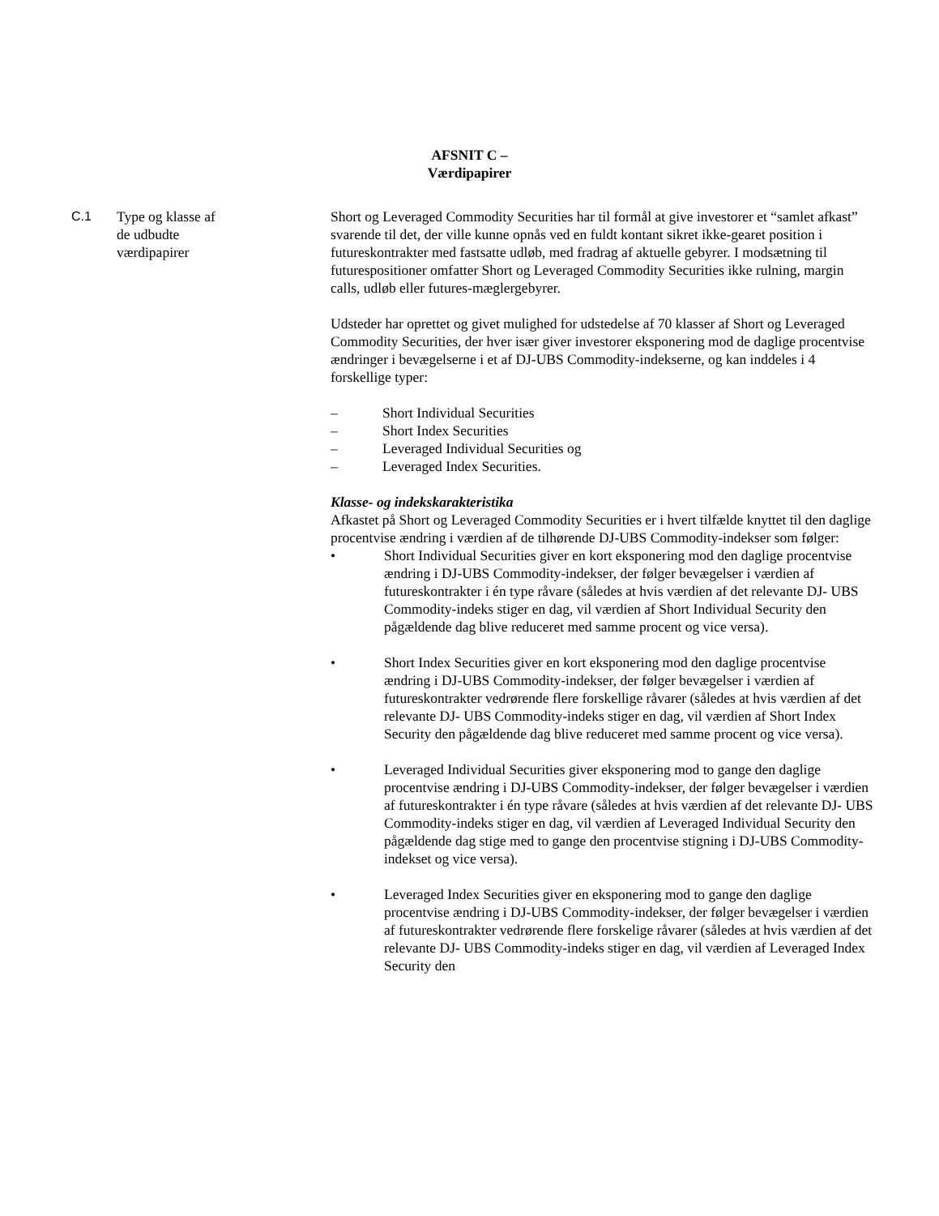AFSNIT C –
Værdipapirer
C.1 Type og klasse af
de udbudte
værdipapirer
Short og Leveraged Commodity Securities har til formål at give investorer et “samlet afkast” svarende til det, der ville kunne opnås ved en fuldt kontant sikret ikke-gearet position i futureskontrakter med fastsatte udløb, med fradrag af aktuelle gebyrer. I modsætning til futurespositioner omfatter Short og Leveraged Commodity Securities ikke rulning, margin calls, udløb eller futures-mæglergebyrer.
Udsteder har oprettet og givet mulighed for udstedelse af 70 klasser af Short og Leveraged Commodity Securities, der hver især giver investorer eksponering mod de daglige procentvise ændringer i bevægelserne i et af DJ-UBS Commodity-indekserne, og kan inddeles i 4 forskellige typer:
– Short Individual Securities
– Short Index Securities
– Leveraged Individual Securities og
– Leveraged Index Securities.
Klasse- og indekskarakteristika
Afkastet på Short og Leveraged Commodity Securities er i hvert tilfælde knyttet til den daglige procentvise ændring i værdien af de tilhørende DJ-UBS Commodity-indekser som følger:
• Short Individual Securities giver en kort eksponering mod den daglige procentvise ændring i DJ-UBS Commodity-indekser, der følger bevægelser i værdien af futureskontrakter i én type råvare (således at hvis værdien af det relevante DJ‑ UBS Commodity-indeks stiger en dag, vil værdien af Short Individual Security den pågældende dag blive reduceret med samme procent og vice versa).
• Short Index Securities giver en kort eksponering mod den daglige procentvise ændring i DJ-UBS Commodity-indekser, der følger bevægelser i værdien af futureskontrakter vedrørende flere forskellige råvarer (således at hvis værdien af det relevante DJ‑ UBS Commodity-indeks stiger en dag, vil værdien af Short Index Security den pågældende dag blive reduceret med samme procent og vice versa).
• Leveraged Individual Securities giver eksponering mod to gange den daglige procentvise ændring i DJ-UBS Commodity-indekser, der følger bevægelser i værdien af futureskontrakter i én type råvare (således at hvis værdien af det relevante DJ‑ UBS Commodity-indeks stiger en dag, vil værdien af Leveraged Individual Security den pågældende dag stige med to gange den procentvise stigning i DJ-UBS Commodity-indekset og vice versa).
• Leveraged Index Securities giver en eksponering mod to gange den daglige procentvise ændring i DJ-UBS Commodity-indekser, der følger bevægelser i værdien af futureskontrakter vedrørende flere forskelige råvarer (således at hvis værdien af det relevante DJ‑ UBS Commodity-indeks stiger en dag, vil værdien af Leveraged Index Security den